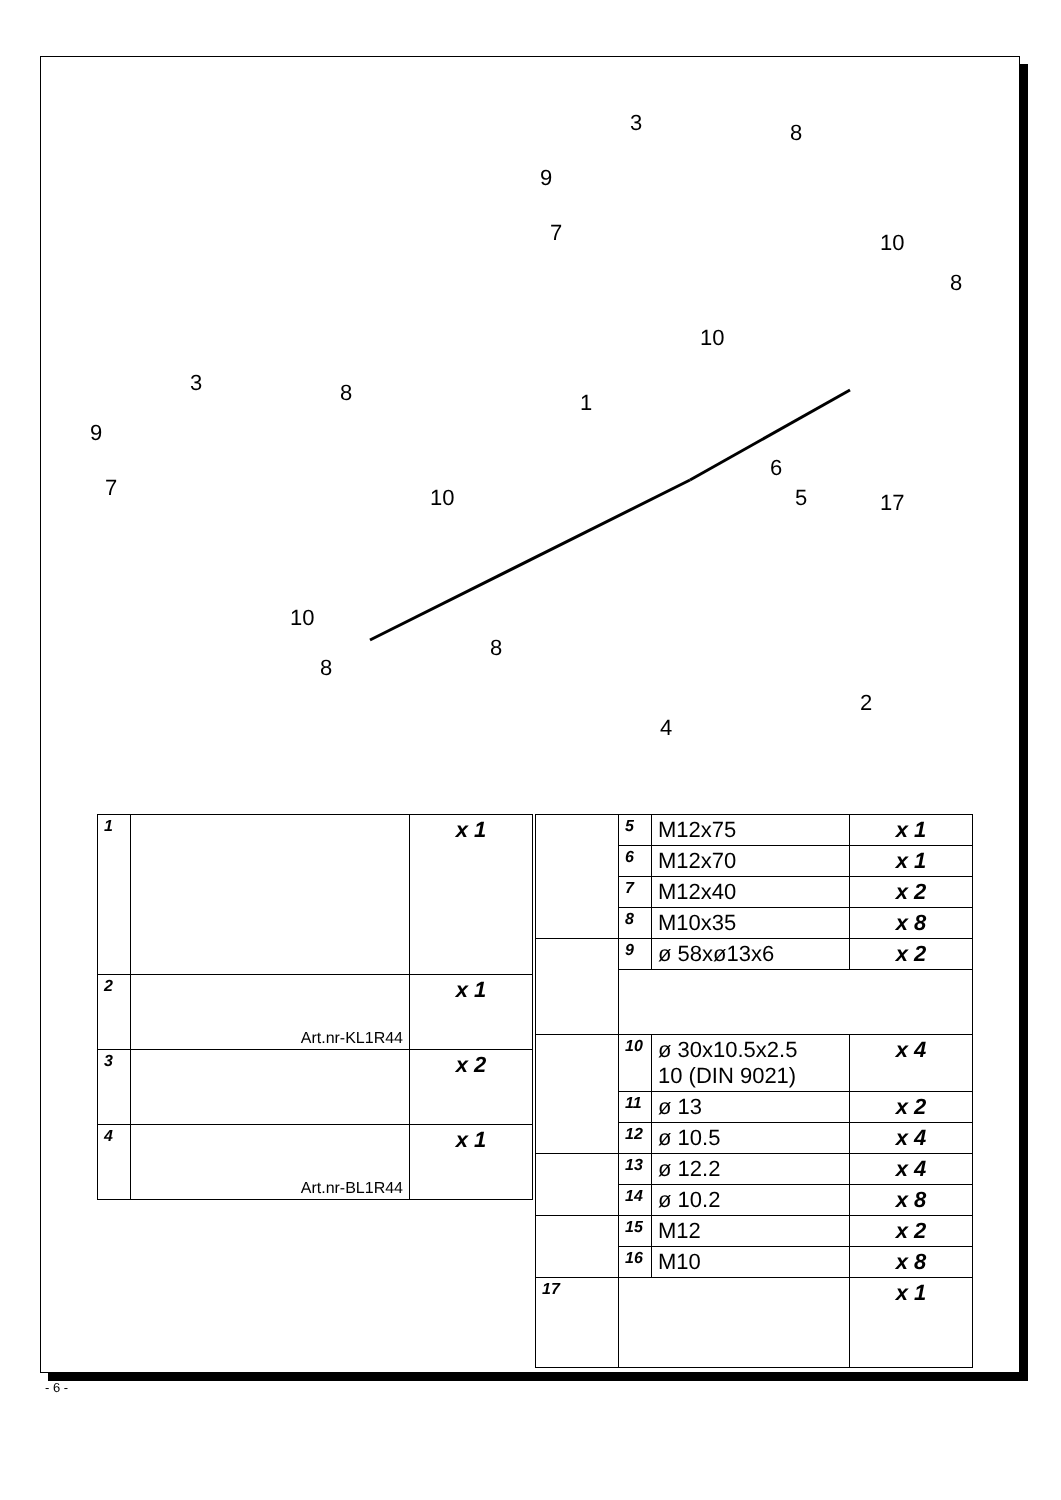3 8
9
7 10
8
10
3 8 1
9
7
6
5 17 10
10
8
8
2
4
| 1 | | x 1 |
| 2 | Art.nr-KL1R44 | x 1 |
| 3 | | x 2 |
| 4 | Art.nr-BL1R44 | x 1 |
| | 5 | M12x75 | x 1 |
| | 6 | M12x70 | x 1 |
| | 7 | M12x40 | x 2 |
| | 8 | M10x35 | x 8 |
| | 9 | ø 58xø13x6 | x 2 |
| | 10 | ø 30x10.5x2.5 10 (DIN 9021) | x 4 |
| | 11 | ø 13 | x 2 |
| | 12 | ø 10.5 | x 4 |
| | 13 | ø 12.2 | x 4 |
| | 14 | ø 10.2 | x 8 |
| | 15 | M12 | x 2 |
| | 16 | M10 | x 8 |
| 17 | | | x 1 |
- 6 -